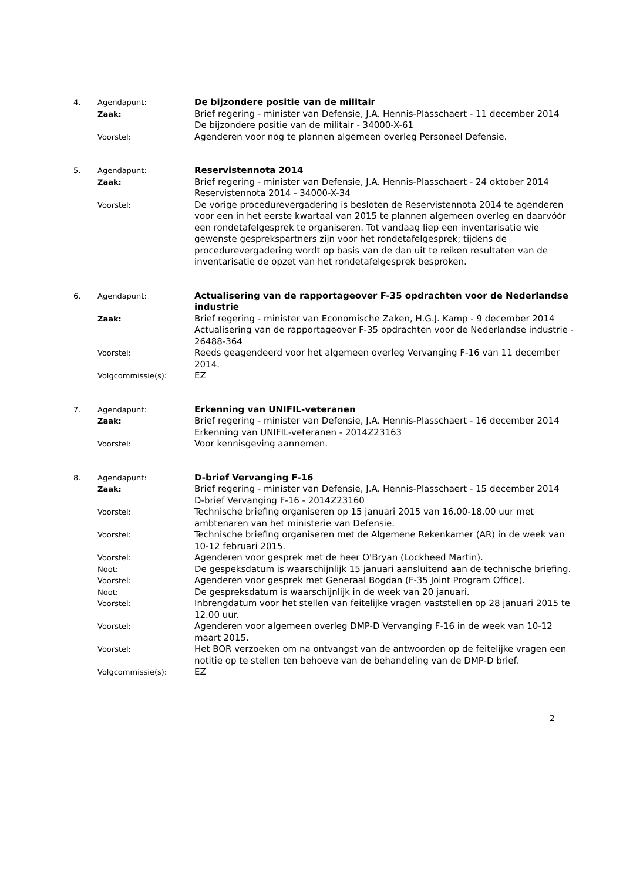| 4. | Agendapunt: | De bijzondere positie van de militair |
| | Zaak: | Brief regering - minister van Defensie, J.A. Hennis-Plasschaert - 11 december 2014 De bijzondere positie van de militair - 34000-X-61 |
| | Voorstel: | Agenderen voor nog te plannen algemeen overleg Personeel Defensie. |
| 5. | Agendapunt: | Reservistennota 2014 |
| | Zaak: | Brief regering - minister van Defensie, J.A. Hennis-Plasschaert - 24 oktober 2014 Reservistennota 2014 - 34000-X-34 |
| | Voorstel: | De vorige procedurevergadering is besloten de Reservistennota 2014 te agenderen voor een in het eerste kwartaal van 2015 te plannen algemeen overleg en daarvóór een rondetafelgesprek te organiseren. Tot vandaag liep een inventarisatie wie gewenste gesprekspartners zijn voor het rondetafelgesprek; tijdens de procedurevergadering wordt op basis van de dan uit te reiken resultaten van de inventarisatie de opzet van het rondetafelgesprek besproken. |
| 6. | Agendapunt: | Actualisering van de rapportageover F-35 opdrachten voor de Nederlandse industrie |
| | Zaak: | Brief regering - minister van Economische Zaken, H.G.J. Kamp - 9 december 2014 Actualisering van de rapportageover F-35 opdrachten voor de Nederlandse industrie - 26488-364 |
| | Voorstel: | Reeds geagendeerd voor het algemeen overleg Vervanging F-16 van 11 december 2014. |
| | Volgcommissie(s): | EZ |
| 7. | Agendapunt: | Erkenning van UNIFIL-veteranen |
| | Zaak: | Brief regering - minister van Defensie, J.A. Hennis-Plasschaert - 16 december 2014 Erkenning van UNIFIL-veteranen - 2014Z23163 |
| | Voorstel: | Voor kennisgeving aannemen. |
| 8. | Agendapunt: | D-brief Vervanging F-16 |
| | Zaak: | Brief regering - minister van Defensie, J.A. Hennis-Plasschaert - 15 december 2014 D-brief Vervanging F-16 - 2014Z23160 |
| | Voorstel: | Technische briefing organiseren op 15 januari 2015 van 16.00-18.00 uur met ambtenaren van het ministerie van Defensie. |
| | Voorstel: | Technische briefing organiseren met de Algemene Rekenkamer (AR) in de week van 10-12 februari 2015. |
| | Voorstel: | Agenderen voor gesprek met de heer O'Bryan (Lockheed Martin). |
| | Noot: | De gespeksdatum is waarschijnlijk 15 januari aansluitend aan de technische briefing. |
| | Voorstel: | Agenderen voor gesprek met Generaal Bogdan (F-35 Joint Program Office). |
| | Noot: | De gespreksdatum is waarschijnlijk in de week van 20 januari. |
| | Voorstel: | Inbrengdatum voor het stellen van feitelijke vragen vaststellen op 28 januari 2015 te 12.00 uur. |
| | Voorstel: | Agenderen voor algemeen overleg DMP-D Vervanging F-16 in de week van 10-12 maart 2015. |
| | Voorstel: | Het BOR verzoeken om na ontvangst van de antwoorden op de feitelijke vragen een notitie op te stellen ten behoeve van de behandeling van de DMP-D brief. |
| | Volgcommissie(s): | EZ |
2